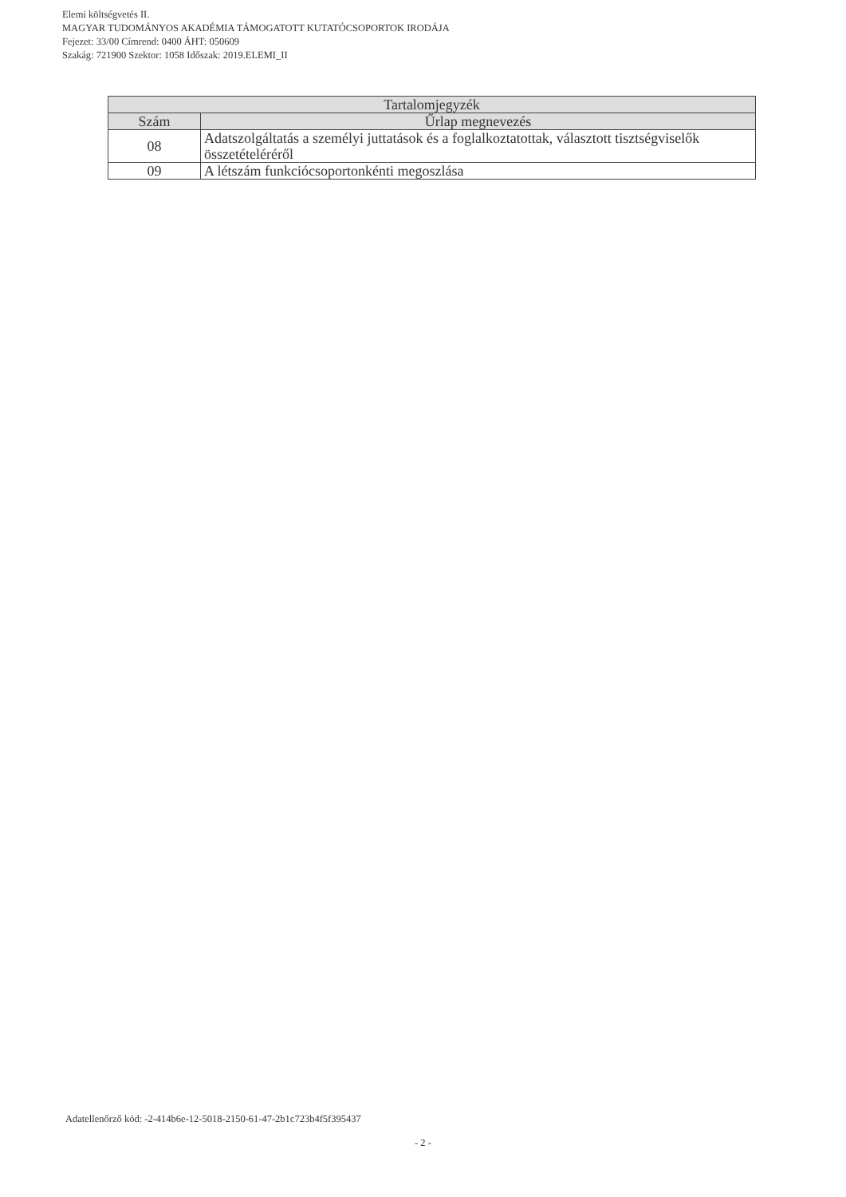Elemi költségvetés II.
MAGYAR TUDOMÁNYOS AKADÉMIA TÁMOGATOTT KUTATÓCSOPORTOK IRODÁJA
Fejezet: 33/00 Címrend: 0400 ÁHT: 050609
Szakág: 721900 Szektor: 1058 Időszak: 2019.ELEMI_II
| Tartalomjegyzék | |
| --- | --- |
| Szám | Űrlap megnevezés |
| 08 | Adatszolgáltatás a személyi juttatások és a foglalkoztatottak, választott tisztségviselők összetételéréről |
| 09 | A létszám funkciócsoportonkénti megoszlása |
Adatellenőrző kód: -2-414b6e-12-5018-2150-61-47-2b1c723b4f5f395437
- 2 -